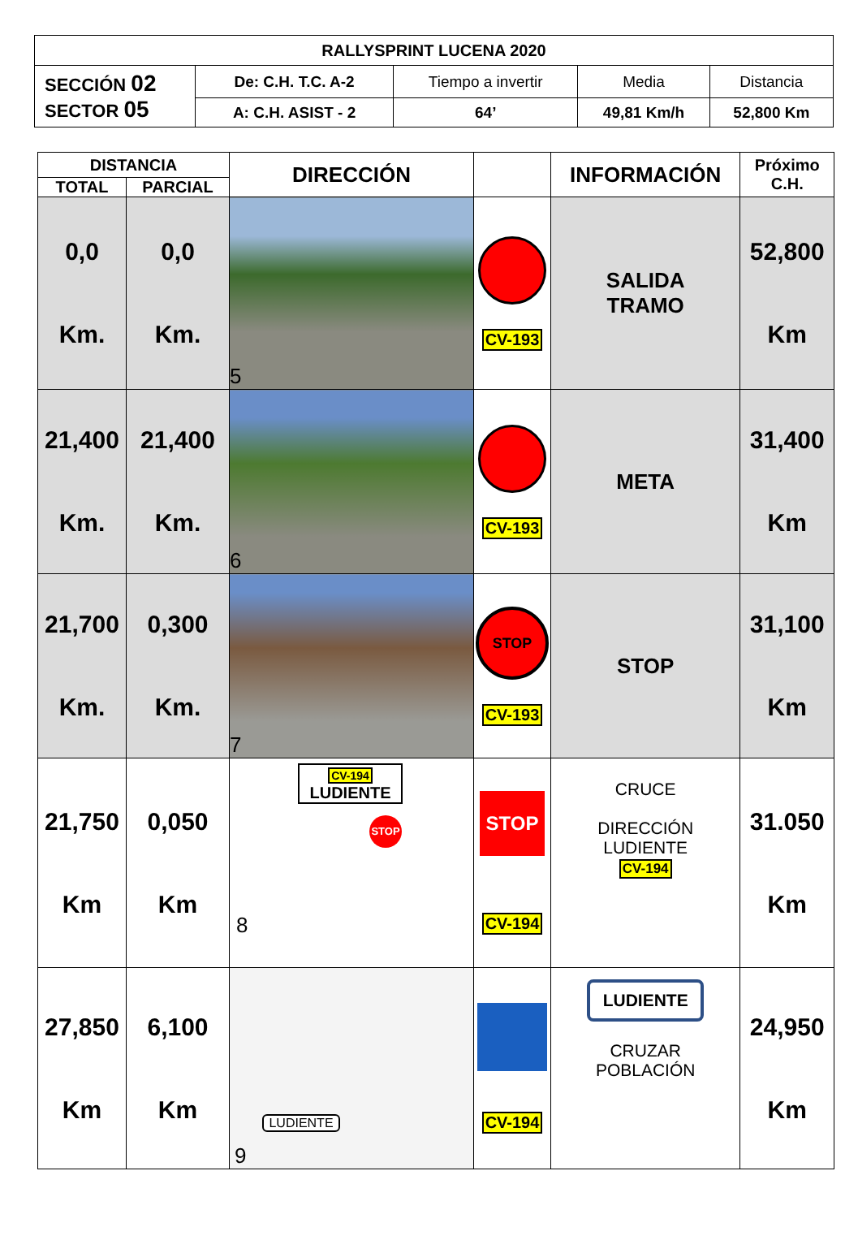| RALLYSPRINT LUCENA 2020 | | | | |
| --- | --- | --- | --- | --- |
| SECCIÓN 02 SECTOR 05 | De: C.H. T.C. A-2 | Tiempo a invertir | Media | Distancia |
| | A: C.H. ASIST - 2 | 64’ | 49,81 Km/h | 52,800 Km |
| DISTANCIA | | DIRECCIÓN | | INFORMACIÓN | Próximo C.H. |
| --- | --- | --- | --- | --- | --- |
| TOTAL | PARCIAL | | | | |
| 0,0 Km. | 0,0 Km. | 5 | CV-193 | SALIDA TRAMO | 52,800 Km |
| 21,400 Km. | 21,400 Km. | 6 | CV-193 | META | 31,400 Km |
| 21,700 Km. | 0,300 Km. | 7 | STOP CV-193 | STOP | 31,100 Km |
| 21,750 Km | 0,050 Km | CV-194 LUDIENTE STOP 8 | STOP CV-194 | CRUCE DIRECCIÓN LUDIENTE CV-194 | 31.050 Km |
| 27,850 Km | 6,100 Km | LUDIENTE 9 | CV-194 | LUDIENTE CRUZAR POBLACIÓN | 24,950 Km |